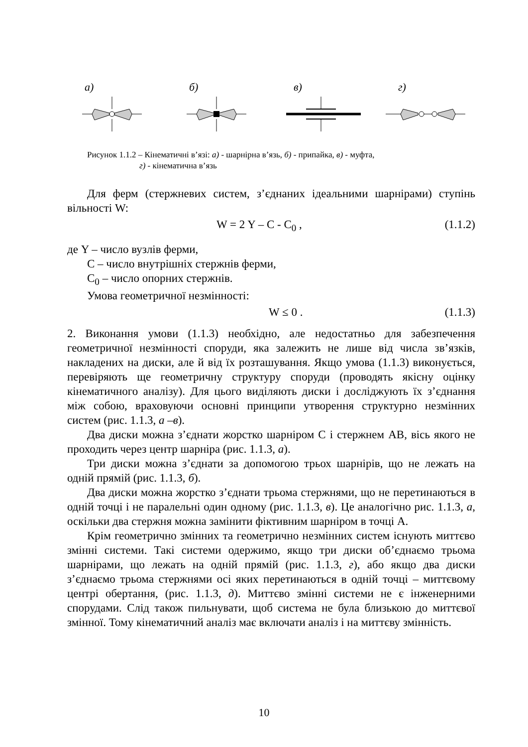а) б) в) г)
Рисунок 1.1.2 – Кінематичні в’язі: а) - шарнірна в’язь, б) - припайка, в) - муфта,
г) - кінематична в’язь
Для ферм (стержневих систем, з’єднаних ідеальними шарнірами) ступінь вільності W:
W = 2 Y – C - C<sub>0</sub> , (1.1.2)
де Y – число вузлів ферми,
C – число внутрішніх стержнів ферми,
C<sub>0</sub> – число опорних стержнів.
Умова геометричної незмінності:
W ≤ 0 . (1.1.3)
2. Виконання умови (1.1.3) необхідно, але недостатньо для забезпечення геометричної незмінності споруди, яка залежить не лише від числа зв’язків, накладених на диски, але й від їх розташування. Якщо умова (1.1.3) виконується, перевіряють ще геометричну структуру споруди (проводять якісну оцінку кінематичного аналізу). Для цього виділяють диски і досліджують їх з’єднання між собою, враховуючи основні принципи утворення структурно незмінних систем (рис. 1.1.3, а –в).
Два диски можна з’єднати жорстко шарніром С і стержнем АВ, вісь якого не проходить через центр шарніра (рис. 1.1.3, а).
Три диски можна з’єднати за допомогою трьох шарнірів, що не лежать на одній прямій (рис. 1.1.3, б).
Два диски можна жорстко з’єднати трьома стержнями, що не перетинаються в одній точці і не паралельні один одному (рис. 1.1.3, в). Це аналогічно рис. 1.1.3, а, оскільки два стержня можна замінити фіктивним шарніром в точці А.
Крім геометрично змінних та геометрично незмінних систем існують миттєво змінні системи. Такі системи одержимо, якщо три диски об’єднаємо трьома шарнірами, що лежать на одній прямій (рис. 1.1.3, г), або якщо два диски з’єднаємо трьома стержнями осі яких перетинаються в одній точці – миттєвому центрі обертання, (рис. 1.1.3, д). Миттєво змінні системи не є інженерними спорудами. Слід також пильнувати, щоб система не була близькою до миттєвої змінної. Тому кінематичний аналіз має включати аналіз і на миттєву змінність.
10